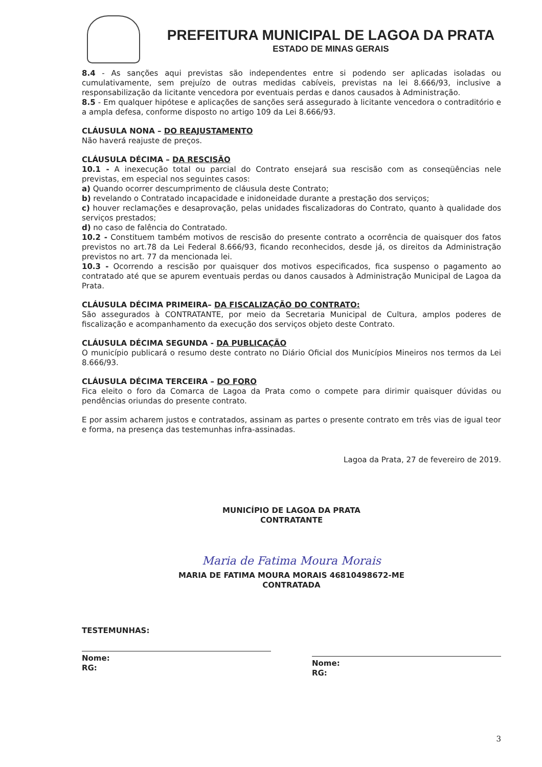PREFEITURA MUNICIPAL DE LAGOA DA PRATA
ESTADO DE MINAS GERAIS
8.4 - As sanções aqui previstas são independentes entre si podendo ser aplicadas isoladas ou cumulativamente, sem prejuízo de outras medidas cabíveis, previstas na lei 8.666/93, inclusive a responsabilização da licitante vencedora por eventuais perdas e danos causados à Administração.
8.5 - Em qualquer hipótese e aplicações de sanções será assegurado à licitante vencedora o contraditório e a ampla defesa, conforme disposto no artigo 109 da Lei 8.666/93.
CLÁUSULA NONA – DO REAJUSTAMENTO
Não haverá reajuste de preços.
CLÁUSULA DÉCIMA – DA RESCISÃO
10.1 - A inexecução total ou parcial do Contrato ensejará sua rescisão com as conseqüências nele previstas, em especial nos seguintes casos:
a) Quando ocorrer descumprimento de cláusula deste Contrato;
b) revelando o Contratado incapacidade e inidoneidade durante a prestação dos serviços;
c) houver reclamações e desaprovação, pelas unidades fiscalizadoras do Contrato, quanto à qualidade dos serviços prestados;
d) no caso de falência do Contratado.
10.2 - Constituem também motivos de rescisão do presente contrato a ocorrência de quaisquer dos fatos previstos no art.78 da Lei Federal 8.666/93, ficando reconhecidos, desde já, os direitos da Administração previstos no art. 77 da mencionada lei.
10.3 - Ocorrendo a rescisão por quaisquer dos motivos especificados, fica suspenso o pagamento ao contratado até que se apurem eventuais perdas ou danos causados à Administração Municipal de Lagoa da Prata.
CLÁUSULA DÉCIMA PRIMEIRA– DA FISCALIZAÇÃO DO CONTRATO:
São assegurados à CONTRATANTE, por meio da Secretaria Municipal de Cultura, amplos poderes de fiscalização e acompanhamento da execução dos serviços objeto deste Contrato.
CLÁUSULA DÉCIMA SEGUNDA - DA PUBLICAÇÃO
O município publicará o resumo deste contrato no Diário Oficial dos Municípios Mineiros nos termos da Lei 8.666/93.
CLÁUSULA DÉCIMA TERCEIRA – DO FORO
Fica eleito o foro da Comarca de Lagoa da Prata como o compete para dirimir quaisquer dúvidas ou pendências oriundas do presente contrato.
E por assim acharem justos e contratados, assinam as partes o presente contrato em três vias de igual teor e forma, na presença das testemunhas infra-assinadas.
Lagoa da Prata, 27 de fevereiro de 2019.
MUNICÍPIO DE LAGOA DA PRATA
CONTRATANTE
Maria de Fatima Moura Morais
MARIA DE FATIMA MOURA MORAIS 46810498672-ME
CONTRATADA
TESTEMUNHAS:
Nome:
RG:
Nome:
RG:
3